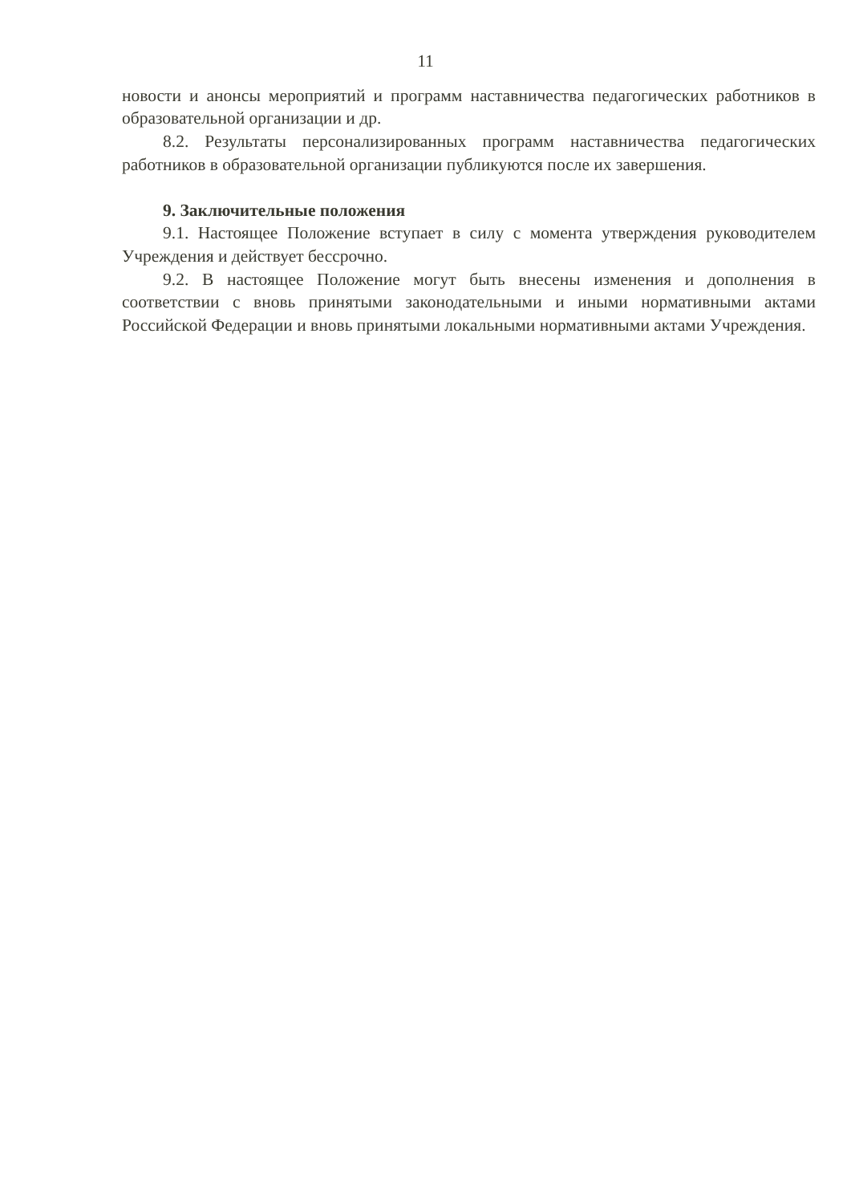11
новости и анонсы мероприятий и программ наставничества педагогических работников в образовательной организации и др.
8.2. Результаты персонализированных программ наставничества педагогических работников в образовательной организации публикуются после их завершения.
9. Заключительные положения
9.1. Настоящее Положение вступает в силу с момента утверждения руководителем Учреждения и действует бессрочно.
9.2. В настоящее Положение могут быть внесены изменения и дополнения в соответствии с вновь принятыми законодательными и иными нормативными актами Российской Федерации и вновь принятыми локальными нормативными актами Учреждения.